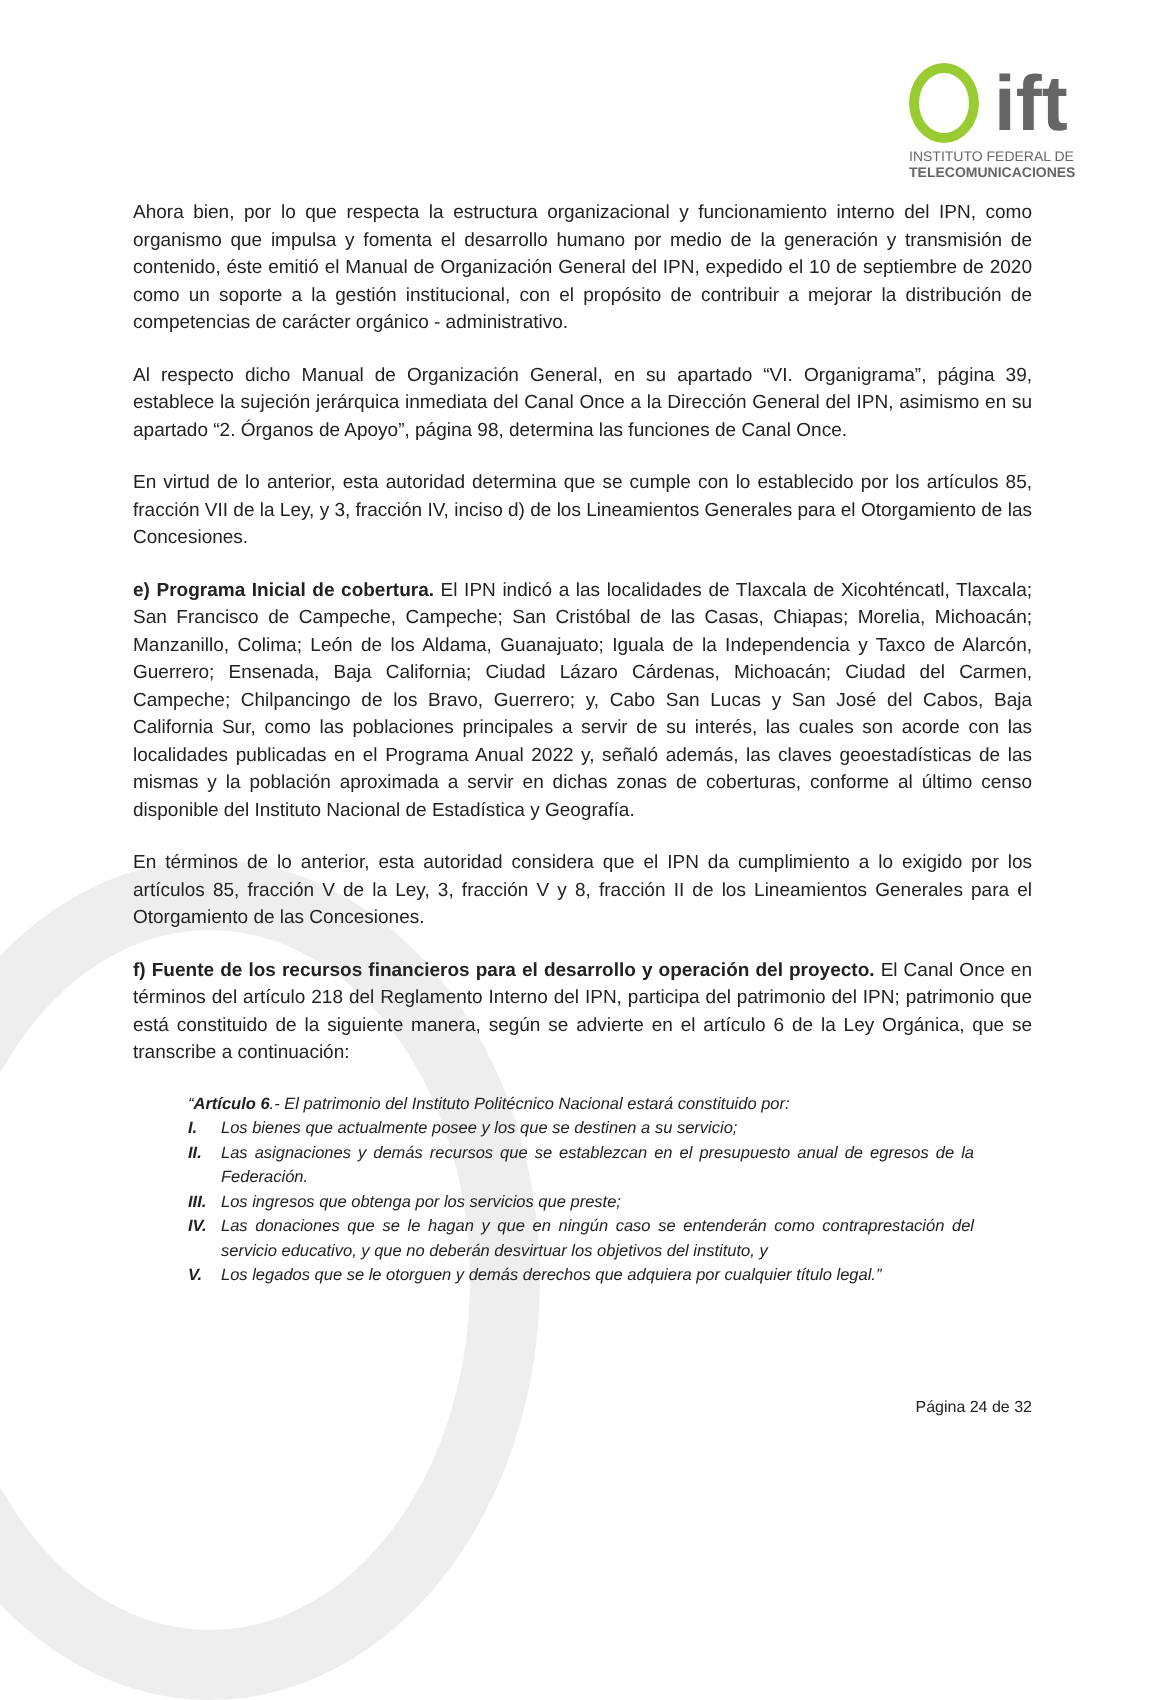ift
INSTITUTO FEDERAL DE
TELECOMUNICACIONES
Ahora bien, por lo que respecta la estructura organizacional y funcionamiento interno del IPN, como organismo que impulsa y fomenta el desarrollo humano por medio de la generación y transmisión de contenido, éste emitió el Manual de Organización General del IPN, expedido el 10 de septiembre de 2020 como un soporte a la gestión institucional, con el propósito de contribuir a mejorar la distribución de competencias de carácter orgánico - administrativo.
Al respecto dicho Manual de Organización General, en su apartado “VI. Organigrama”, página 39, establece la sujeción jerárquica inmediata del Canal Once a la Dirección General del IPN, asimismo en su apartado “2. Órganos de Apoyo”, página 98, determina las funciones de Canal Once.
En virtud de lo anterior, esta autoridad determina que se cumple con lo establecido por los artículos 85, fracción VII de la Ley, y 3, fracción IV, inciso d) de los Lineamientos Generales para el Otorgamiento de las Concesiones.
e) Programa Inicial de cobertura. El IPN indicó a las localidades de Tlaxcala de Xicohténcatl, Tlaxcala; San Francisco de Campeche, Campeche; San Cristóbal de las Casas, Chiapas; Morelia, Michoacán; Manzanillo, Colima; León de los Aldama, Guanajuato; Iguala de la Independencia y Taxco de Alarcón, Guerrero; Ensenada, Baja California; Ciudad Lázaro Cárdenas, Michoacán; Ciudad del Carmen, Campeche; Chilpancingo de los Bravo, Guerrero; y, Cabo San Lucas y San José del Cabos, Baja California Sur, como las poblaciones principales a servir de su interés, las cuales son acorde con las localidades publicadas en el Programa Anual 2022 y, señaló además, las claves geoestadísticas de las mismas y la población aproximada a servir en dichas zonas de coberturas, conforme al último censo disponible del Instituto Nacional de Estadística y Geografía.
En términos de lo anterior, esta autoridad considera que el IPN da cumplimiento a lo exigido por los artículos 85, fracción V de la Ley, 3, fracción V y 8, fracción II de los Lineamientos Generales para el Otorgamiento de las Concesiones.
f) Fuente de los recursos financieros para el desarrollo y operación del proyecto. El Canal Once en términos del artículo 218 del Reglamento Interno del IPN, participa del patrimonio del IPN; patrimonio que está constituido de la siguiente manera, según se advierte en el artículo 6 de la Ley Orgánica, que se transcribe a continuación:
“Artículo 6.- El patrimonio del Instituto Politécnico Nacional estará constituido por:
I. Los bienes que actualmente posee y los que se destinen a su servicio;
II. Las asignaciones y demás recursos que se establezcan en el presupuesto anual de egresos de la Federación.
III. Los ingresos que obtenga por los servicios que preste;
IV. Las donaciones que se le hagan y que en ningún caso se entenderán como contraprestación del servicio educativo, y que no deberán desvirtuar los objetivos del instituto, y
V. Los legados que se le otorguen y demás derechos que adquiera por cualquier título legal.”
Página 24 de 32